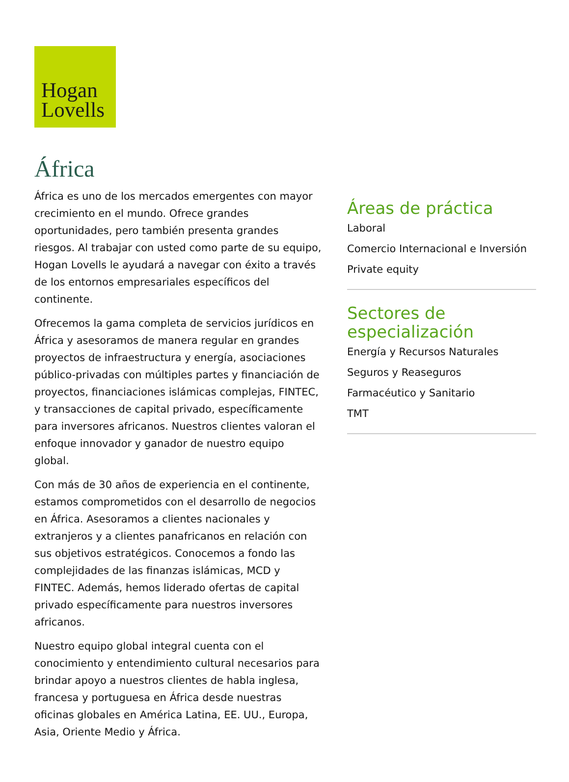Hogan
Lovells
África
África es uno de los mercados emergentes con mayor crecimiento en el mundo. Ofrece grandes oportunidades, pero también presenta grandes riesgos. Al trabajar con usted como parte de su equipo, Hogan Lovells le ayudará a navegar con éxito a través de los entornos empresariales específicos del continente.
Ofrecemos la gama completa de servicios jurídicos en África y asesoramos de manera regular en grandes proyectos de infraestructura y energía, asociaciones público-privadas con múltiples partes y financiación de proyectos, financiaciones islámicas complejas, FINTEC, y transacciones de capital privado, específicamente para inversores africanos. Nuestros clientes valoran el enfoque innovador y ganador de nuestro equipo global.
Con más de 30 años de experiencia en el continente, estamos comprometidos con el desarrollo de negocios en África. Asesoramos a clientes nacionales y extranjeros y a clientes panafricanos en relación con sus objetivos estratégicos. Conocemos a fondo las complejidades de las finanzas islámicas, MCD y FINTEC. Además, hemos liderado ofertas de capital privado específicamente para nuestros inversores africanos.
Nuestro equipo global integral cuenta con el conocimiento y entendimiento cultural necesarios para brindar apoyo a nuestros clientes de habla inglesa, francesa y portuguesa en África desde nuestras oficinas globales en América Latina, EE. UU., Europa, Asia, Oriente Medio y África.
Áreas de práctica
Laboral
Comercio Internacional e Inversión
Private equity
Sectores de especialización
Energía y Recursos Naturales
Seguros y Reaseguros
Farmacéutico y Sanitario
TMT